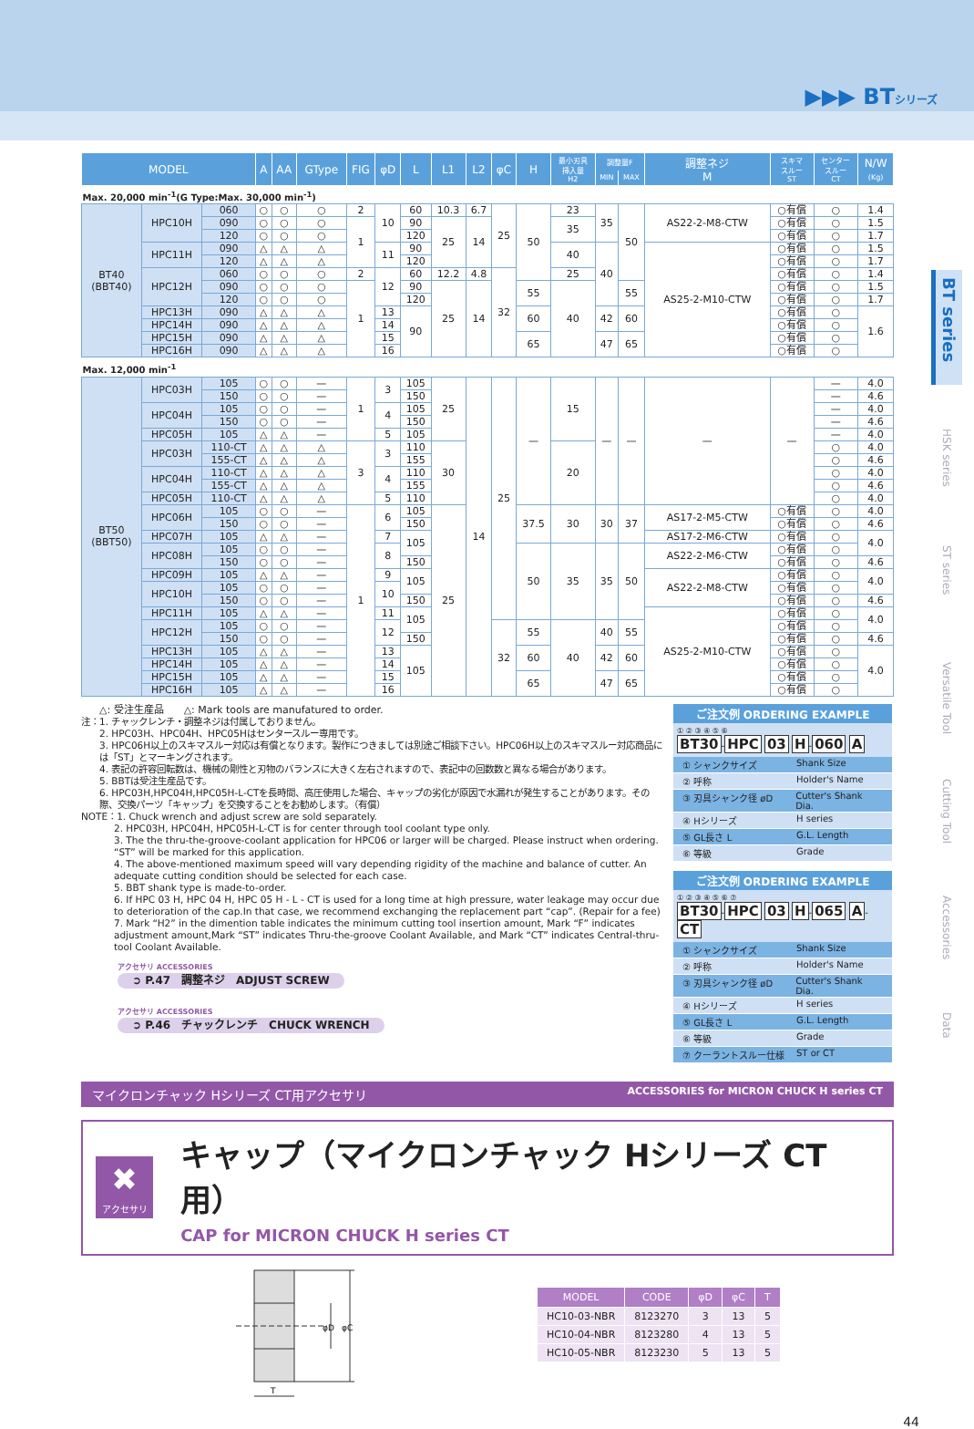▶▶▶ BTシリーズ
| MODEL | | | A | AA | GType | FIG | φD | L | L1 | L2 | φC | H | 最小刃具 挿入量 H2 | 調整量F | | 調整ネジ M | スキマ スルー ST | センター スルー CT | N/W (Kg) |
| --- | --- | --- | --- | --- | --- | --- | --- | --- | --- | --- | --- | --- | --- | --- | --- | --- | --- | --- | --- |
| | | | | | | | | | | | | | | MIN | MAX | | | | |
| Max. 20,000 min<sup>-1</sup>(G Type:Max. 30,000 min<sup>-1</sup>) | | | | | | | | | | | | | | | | | | | |
| BT40 (BBT40) | HPC10H | 060 | ○ | ○ | ○ | 2 | 10 | 60 | 10.3 | 6.7 | 25 | 50 | 23 | 35 | 50 | AS22-2-M8-CTW | ○有償 | ○ | 1.4 |
| | | 090 | ○ | ○ | ○ | 1 | | 90 | 25 | 14 | | | 35 | | | | ○有償 | ○ | 1.5 |
| | | 120 | ○ | ○ | ○ | | | 120 | | | | | | | | | ○有償 | ○ | 1.7 |
| | HPC11H | 090 | △ | △ | △ | | 11 | 90 | | | | | 40 | 40 | | AS25-2-M10-CTW | ○有償 | ○ | 1.5 |
| | | 120 | △ | △ | △ | | | 120 | | | | | | | | | ○有償 | ○ | 1.7 |
| | HPC12H | 060 | ○ | ○ | ○ | 2 | 12 | 60 | 12.2 | 4.8 | 32 | | 25 | | | | ○有償 | ○ | 1.4 |
| | | 090 | ○ | ○ | ○ | 1 | | 90 | 25 | 14 | | 55 | 40 | | 55 | | ○有償 | ○ | 1.5 |
| | | 120 | ○ | ○ | ○ | | | 120 | | | | | | | | | ○有償 | ○ | 1.7 |
| | HPC13H | 090 | △ | △ | △ | | 13 | 90 | | | | 60 | | 42 | 60 | | ○有償 | ○ | 1.6 |
| | HPC14H | 090 | △ | △ | △ | | 14 | | | | | | | | | | ○有償 | ○ | |
| | HPC15H | 090 | △ | △ | △ | | 15 | | | | | 65 | | 47 | 65 | | ○有償 | ○ | |
| | HPC16H | 090 | △ | △ | △ | | 16 | | | | | | | | | | ○有償 | ○ | |
| Max. 12,000 min<sup>-1</sup> | | | | | | | | | | | | | | | | | | | |
| BT50 (BBT50) | HPC03H | 105 | ○ | ○ | — | 1 | 3 | 105 | 25 | 14 | 25 | — | 15 | — | — | — | — | — | 4.0 |
| | | 150 | ○ | ○ | — | | | 150 | | | | | | | | | | — | 4.6 |
| | HPC04H | 105 | ○ | ○ | — | | 4 | 105 | | | | | | | | | | — | 4.0 |
| | | 150 | ○ | ○ | — | | | 150 | | | | | | | | | | — | 4.6 |
| | HPC05H | 105 | △ | △ | — | | 5 | 105 | | | | | | | | | | — | 4.0 |
| | HPC03H | 110-CT | △ | △ | △ | 3 | 3 | 110 | 30 | | | | 20 | | | | | ○ | 4.0 |
| | | 155-CT | △ | △ | △ | | | 155 | | | | | | | | | | ○ | 4.6 |
| | HPC04H | 110-CT | △ | △ | △ | | 4 | 110 | | | | | | | | | | ○ | 4.0 |
| | | 155-CT | △ | △ | △ | | | 155 | | | | | | | | | | ○ | 4.6 |
| | HPC05H | 110-CT | △ | △ | △ | | 5 | 110 | | | | | | | | | | ○ | 4.0 |
| | HPC06H | 105 | ○ | ○ | — | 1 | 6 | 105 | 25 | | | 37.5 | 30 | 30 | 37 | AS17-2-M5-CTW | ○有償 | ○ | 4.0 |
| | | 150 | ○ | ○ | — | | | 150 | | | | | | | | | ○有償 | ○ | 4.6 |
| | HPC07H | 105 | △ | △ | — | | 7 | 105 | | | | | | | | AS17-2-M6-CTW | ○有償 | ○ | 4.0 |
| | HPC08H | 105 | ○ | ○ | — | | 8 | | | | | 50 | 35 | 35 | 50 | AS22-2-M6-CTW | ○有償 | ○ | |
| | | 150 | ○ | ○ | — | | | 150 | | | | | | | | | ○有償 | ○ | 4.6 |
| | HPC09H | 105 | △ | △ | — | | 9 | 105 | | | | | | | | AS22-2-M8-CTW | ○有償 | ○ | 4.0 |
| | HPC10H | 105 | ○ | ○ | — | | 10 | | | | | | | | | | ○有償 | ○ | |
| | | 150 | ○ | ○ | — | | | 150 | | | | | | | | | ○有償 | ○ | 4.6 |
| | HPC11H | 105 | △ | △ | — | | 11 | 105 | | | | | | | | AS25-2-M10-CTW | ○有償 | ○ | 4.0 |
| | HPC12H | 105 | ○ | ○ | — | | 12 | | | | 32 | 55 | 40 | 40 | 55 | | ○有償 | ○ | |
| | | 150 | ○ | ○ | — | | | 150 | | | | | | | | | ○有償 | ○ | 4.6 |
| | HPC13H | 105 | △ | △ | — | | 13 | 105 | | | | 60 | | 42 | 60 | | ○有償 | ○ | 4.0 |
| | HPC14H | 105 | △ | △ | — | | 14 | | | | | | | | | | ○有償 | ○ | |
| | HPC15H | 105 | △ | △ | — | | 15 | | | | | 65 | | 47 | 65 | | ○有償 | ○ | |
| | HPC16H | 105 | △ | △ | — | | 16 | | | | | | | | | | ○有償 | ○ | |
△: 受注生産品　　△: Mark tools are manufatured to order.
注：1. チャックレンチ・調整ネジは付属しておりません。
2. HPC03H、HPC04H、HPC05Hはセンタースルー専用です。
3. HPC06H以上のスキマスルー対応は有償となります。製作につきましては別途ご相談下さい。HPC06H以上のスキマスルー対応商品には「ST」とマーキングされます。
4. 表記の許容回転数は、機械の剛性と刃物のバランスに大きく左右されますので、表記中の回数数と異なる場合があります。
5. BBTは受注生産品です。
6. HPC03H,HPC04H,HPC05H-L-CTを長時間、高圧使用した場合、キャップの劣化が原因で水漏れが発生することがあります。その際、交換パーツ「キャップ」を交換することをお勧めします。（有償）
NOTE：1. Chuck wrench and adjust screw are sold separately.
2. HPC03H, HPC04H, HPC05H-L-CT is for center through tool coolant type only.
3. The the thru-the-groove-coolant application for HPC06 or larger will be charged. Please instruct when ordering. “ST” will be marked for this application.
4. The above-mentioned maximum speed will vary depending rigidity of the machine and balance of cutter. An adequate cutting condition should be selected for each case.
5. BBT shank type is made-to-order.
6. If HPC 03 H, HPC 04 H, HPC 05 H - L - CT is used for a long time at high pressure, water leakage may occur due to deterioration of the cap.In that case, we recommend exchanging the replacement part “cap”. (Repair for a fee)
7. Mark “H2” in the dimention table indicates the minimum cutting tool insertion amount, Mark “F” indicates adjustment amount,Mark “ST” indicates Thru-the-groove Coolant Available, and Mark “CT” indicates Central-thru-tool Coolant Available.
アクセサリ ACCESSORIES
➲ P.47　調整ネジ　ADJUST SCREW
アクセサリ ACCESSORIES
➲ P.46　チャックレンチ　CHUCK WRENCH
ご注文例 ORDERING EXAMPLE
① ② ③ ④ ⑤ ⑥
BT30-HPC 03 H-060 A
① シャンクサイズ Shank Size
② 呼称 Holder's Name
③ 刃具シャンク径 øD Cutter's Shank Dia.
④ Hシリーズ H series
⑤ GL長さ L G.L. Length
⑥ 等級 Grade
ご注文例 ORDERING EXAMPLE
① ② ③ ④ ⑤ ⑥ ⑦
BT30-HPC 03 H-065 A-CT
① シャンクサイズ Shank Size
② 呼称 Holder's Name
③ 刃具シャンク径 øD Cutter's Shank Dia.
④ Hシリーズ H series
⑤ GL長さ L G.L. Length
⑥ 等級 Grade
⑦ クーラントスルー仕様 ST or CT
マイクロンチャック Hシリーズ CT用アクセサリ ACCESSORIES for MICRON CHUCK H series CT
✖
アクセサリ
キャップ（マイクロンチャック Hシリーズ CT用）
CAP for MICRON CHUCK H series CT
φD
φC
T
| MODEL | CODE | φD | φC | T |
| --- | --- | --- | --- | --- |
| HC10-03-NBR | 8123270 | 3 | 13 | 5 |
| HC10-04-NBR | 8123280 | 4 | 13 | 5 |
| HC10-05-NBR | 8123230 | 5 | 13 | 5 |
BT series
HSK series
ST series
Versatile Tool
Cutting Tool
Accessories
Data
44